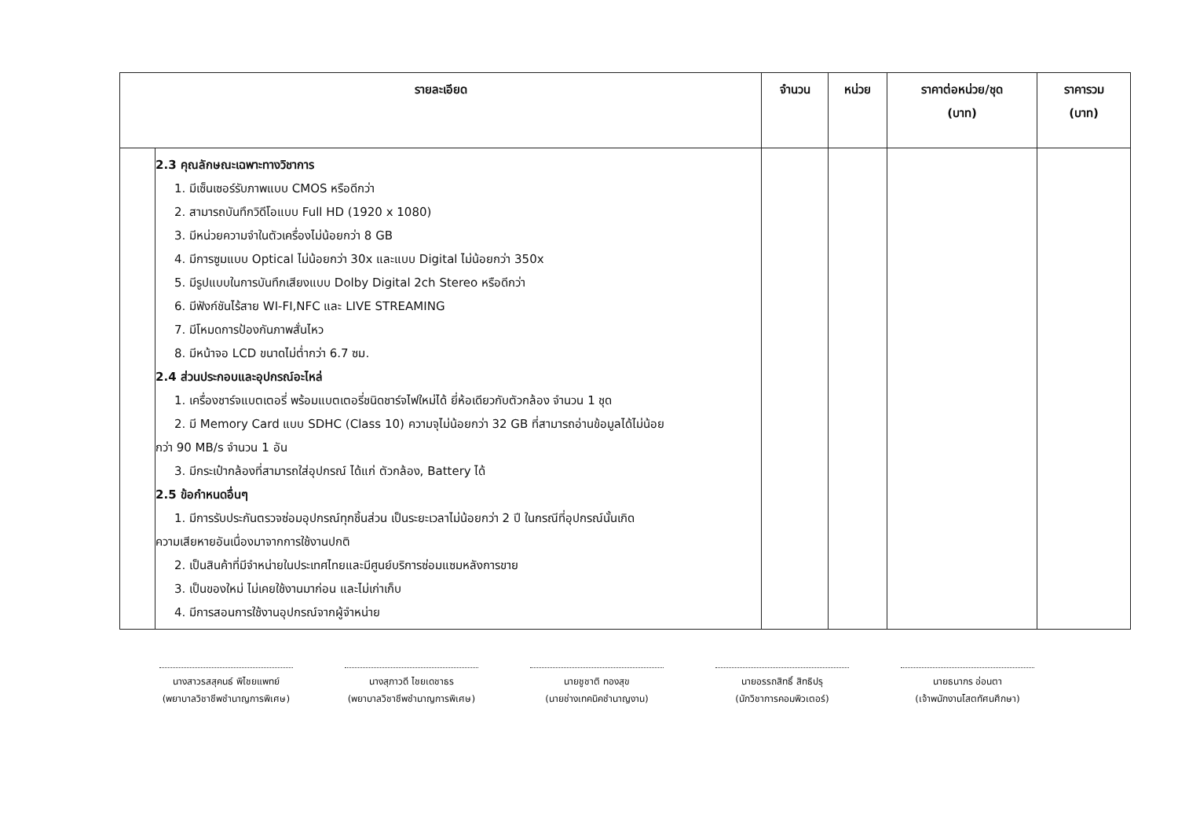| รายละเอียด | | จำนวน | หน่วย | ราคาต่อหน่วย/ชุด (บาท) | ราคารวม (บาท) |
| --- | --- | --- | --- | --- | --- |
| | 2.3 คุณลักษณะเฉพาะทางวิชาการ 1. มีเซ็นเซอร์รับภาพแบบ CMOS หรือดีกว่า 2. สามารถบันทึกวิดีโอแบบ Full HD (1920 x 1080) 3. มีหน่วยความจำในตัวเครื่องไม่น้อยกว่า 8 GB 4. มีการซูมแบบ Optical ไม่น้อยกว่า 30x และแบบ Digital ไม่น้อยกว่า 350x 5. มีรูปแบบในการบันทึกเสียงแบบ Dolby Digital 2ch Stereo หรือดีกว่า 6. มีฟังก์ชันไร้สาย WI-FI,NFC และ LIVE STREAMING 7. มีโหมดการป้องกันภาพสั่นไหว 8. มีหน้าจอ LCD ขนาดไม่ต่ำกว่า 6.7 ซม. 2.4 ส่วนประกอบและอุปกรณ์อะไหล่ 1. เครื่องชาร์จแบตเตอรี่ พร้อมแบตเตอรี่ชนิดชาร์จไฟใหม่ได้ ยี่ห้อเดียวกับตัวกล้อง จำนวน 1 ชุด 2. มี Memory Card แบบ SDHC (Class 10) ความจุไม่น้อยกว่า 32 GB ที่สามารถอ่านข้อมูลได้ไม่น้อย กว่า 90 MB/s จำนวน 1 อัน 3. มีกระเป๋ากล้องที่สามารถใส่อุปกรณ์ ได้แก่ ตัวกล้อง, Battery ได้ 2.5 ข้อกำหนดอื่นๆ 1. มีการรับประกันตรวจซ่อมอุปกรณ์ทุกชิ้นส่วน เป็นระยะเวลาไม่น้อยกว่า 2 ปี ในกรณีที่อุปกรณ์นั้นเกิด ความเสียหายอันเนื่องมาจากการใช้งานปกติ 2. เป็นสินค้าที่มีจำหน่ายในประเทศไทยและมีศูนย์บริการซ่อมแซมหลังการขาย 3. เป็นของใหม่ ไม่เคยใช้งานมาก่อน และไม่เก่าเก็บ 4. มีการสอนการใช้งานอุปกรณ์จากผู้จำหน่าย | | | | |
นางสาวรสสุคนธ์ พิไชยแพทย์
(พยาบาลวิชาชีพชำนาญการพิเศษ)
นางสุภาวดี ไชยเดชาธร
(พยาบาลวิชาชีพชำนาญการพิเศษ)
นายชูชาติ ทองสุข
(นายช่างเทคนิคชำนาญงาน)
นายอรรถสิทธิ์ สิทธิปรุ
(นักวิชาการคอมพิวเตอร์)
นายธนากร อ่อนตา
(เจ้าพนักงานโสตทัศนศึกษา)